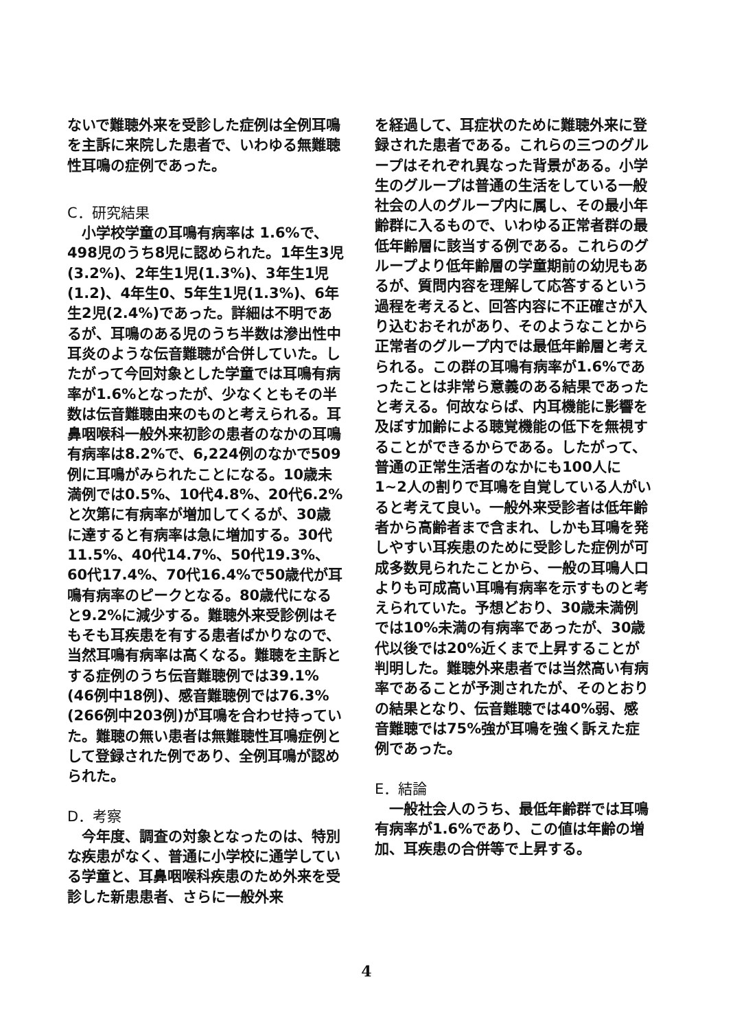ないで難聴外来を受診した症例は全例耳鳴を主訴に来院した患者で、いわゆる無難聴性耳鳴の症例であった。
C．研究結果
　小学校学童の耳鳴有病率は 1.6%で、498児のうち8児に認められた。1年生3児(3.2%)、2年生1児(1.3%)、3年生1児(1.2)、4年生0、5年生1児(1.3%)、6年生2児(2.4%)であった。詳細は不明であるが、耳鳴のある児のうち半数は滲出性中耳炎のような伝音難聴が合併していた。したがって今回対象とした学童では耳鳴有病率が1.6%となったが、少なくともその半数は伝音難聴由来のものと考えられる。耳鼻咽喉科一般外来初診の患者のなかの耳鳴有病率は8.2%で、6,224例のなかで509例に耳鳴がみられたことになる。10歳未満例では0.5%、10代4.8%、20代6.2%と次第に有病率が増加してくるが、30歳に達すると有病率は急に増加する。30代11.5%、40代14.7%、50代19.3%、60代17.4%、70代16.4%で50歳代が耳鳴有病率のピークとなる。80歳代になると9.2%に減少する。難聴外来受診例はそもそも耳疾患を有する患者ばかりなので、当然耳鳴有病率は高くなる。難聴を主訴とする症例のうち伝音難聴例では39.1%(46例中18例)、感音難聴例では76.3%(266例中203例)が耳鳴を合わせ持っていた。難聴の無い患者は無難聴性耳鳴症例として登録された例であり、全例耳鳴が認められた。
D．考察
　今年度、調査の対象となったのは、特別な疾患がなく、普通に小学校に通学している学童と、耳鼻咽喉科疾患のため外来を受診した新患患者、さらに一般外来
を経過して、耳症状のために難聴外来に登録された患者である。これらの三つのグループはそれぞれ異なった背景がある。小学生のグループは普通の生活をしている一般社会の人のグループ内に属し、その最小年齢群に入るもので、いわゆる正常者群の最低年齢層に該当する例である。これらのグループより低年齢層の学童期前の幼児もあるが、質問内容を理解して応答するという過程を考えると、回答内容に不正確さが入り込むおそれがあり、そのようなことから正常者のグループ内では最低年齢層と考えられる。この群の耳鳴有病率が1.6%であったことは非常ら意義のある結果であったと考える。何故ならば、内耳機能に影響を及ぼす加齢による聴覚機能の低下を無視することができるからである。したがって、普通の正常生活者のなかにも100人に1~2人の割りで耳鳴を自覚している人がいると考えて良い。一般外来受診者は低年齢者から高齢者まで含まれ、しかも耳鳴を発しやすい耳疾患のために受診した症例が可成多数見られたことから、一般の耳鳴人口よりも可成高い耳鳴有病率を示すものと考えられていた。予想どおり、30歳未満例では10%未満の有病率であったが、30歳代以後では20%近くまで上昇することが判明した。難聴外来患者では当然高い有病率であることが予測されたが、そのとおりの結果となり、伝音難聴では40%弱、感音難聴では75%強が耳鳴を強く訴えた症例であった。
E．結論
　一般社会人のうち、最低年齢群では耳鳴有病率が1.6%であり、この値は年齢の増加、耳疾患の合併等で上昇する。
4